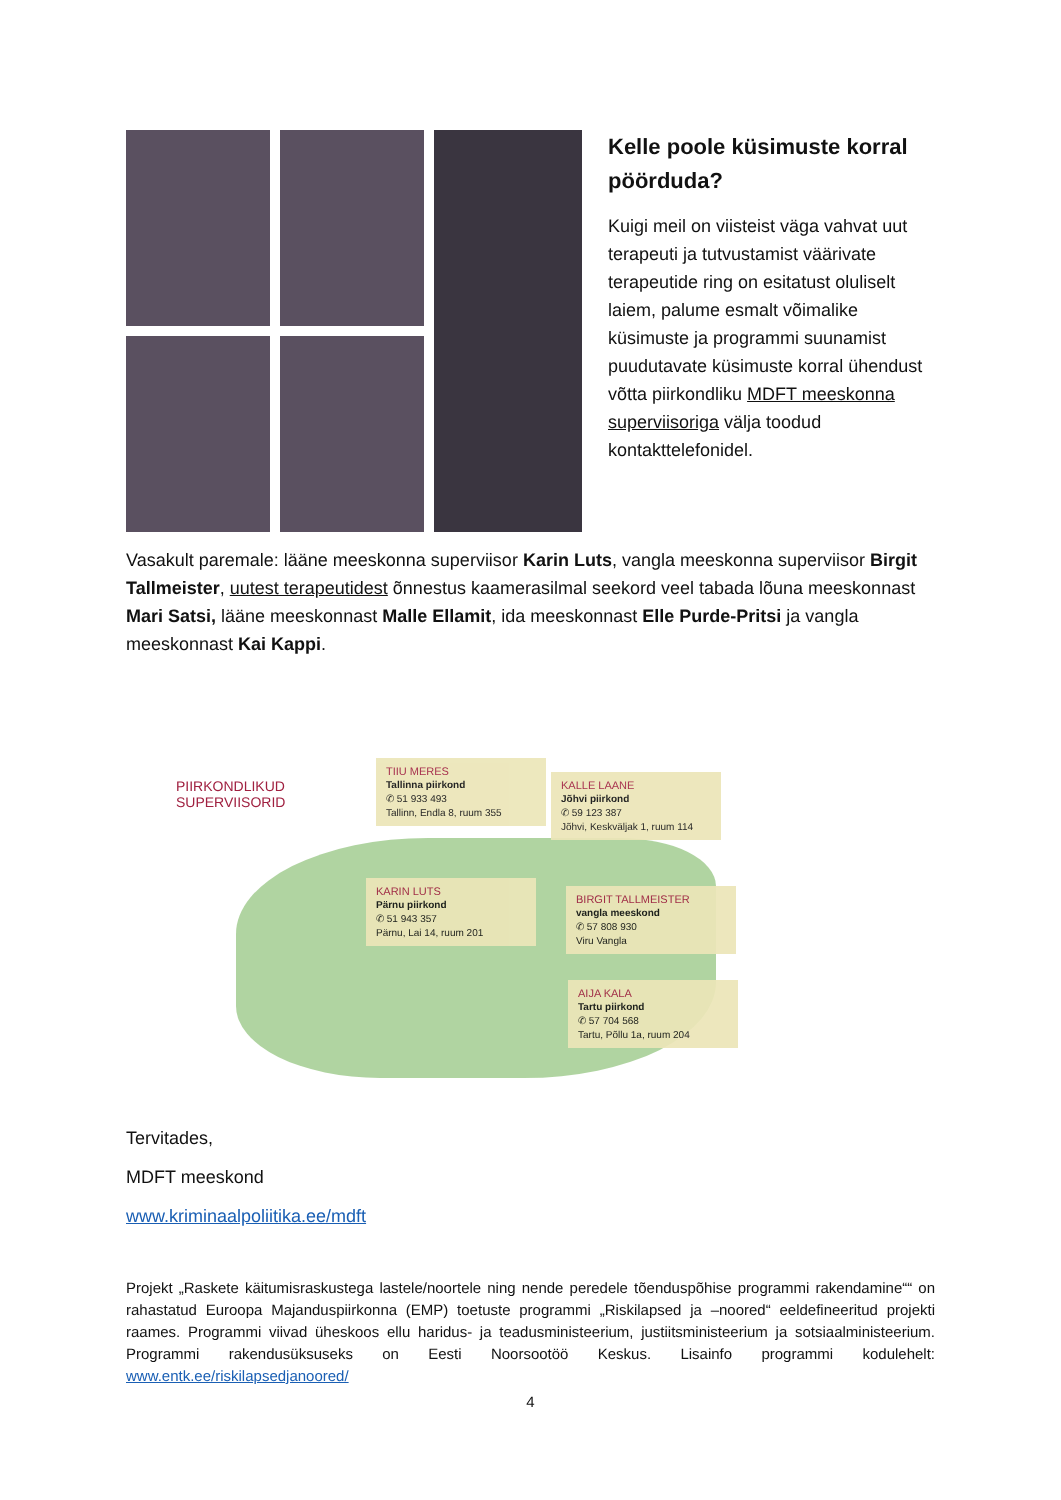Kelle poole küsimuste korral pöörduda?
Kuigi meil on viisteist väga vahvat uut terapeuti ja tutvustamist väärivate terapeutide ring on esitatust oluliselt laiem, palume esmalt võimalike küsimuste ja programmi suunamist puudutavate küsimuste korral ühendust võtta piirkondliku MDFT meeskonna superviisoriga välja toodud kontakttelefonidel.
Vasakult paremale: lääne meeskonna superviisor Karin Luts, vangla meeskonna superviisor Birgit Tallmeister, uutest terapeutidest õnnestus kaamerasilmal seekord veel tabada lõuna meeskonnast Mari Satsi, lääne meeskonnast Malle Ellamit, ida meeskonnast Elle Purde-Pritsi ja vangla meeskonnast Kai Kappi.
PIIRKONDLIKUD
SUPERVIISORID
TIIU MERES
Tallinna piirkond
✆ 51 933 493
Tallinn, Endla 8, ruum 355
KALLE LAANE
Jõhvi piirkond
✆ 59 123 387
Jõhvi, Keskväljak 1, ruum 114
KARIN LUTS
Pärnu piirkond
✆ 51 943 357
Pärnu, Lai 14, ruum 201
BIRGIT TALLMEISTER
vangla meeskond
✆ 57 808 930
Viru Vangla
AIJA KALA
Tartu piirkond
✆ 57 704 568
Tartu, Põllu 1a, ruum 204
Tervitades,
MDFT meeskond
www.kriminaalpoliitika.ee/mdft
Projekt „Raskete käitumisraskustega lastele/noortele ning nende peredele tõenduspõhise programmi rakendamine““ on rahastatud Euroopa Majanduspiirkonna (EMP) toetuste programmi „Riskilapsed ja –noored“ eeldefineeritud projekti raames. Programmi viivad üheskoos ellu haridus- ja teadusministeerium, justiitsministeerium ja sotsiaalministeerium. Programmi rakendusüksuseks on Eesti Noorsootöö Keskus. Lisainfo programmi kodulehelt: www.entk.ee/riskilapsedjanoored/
4